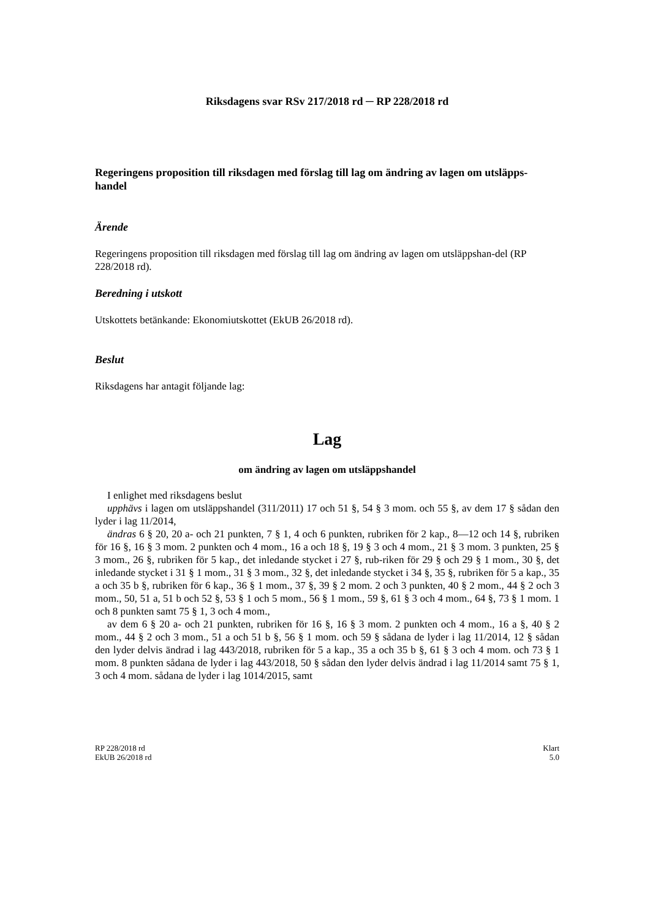Riksdagens svar RSv 217/2018 rd ─ RP 228/2018 rd
Regeringens proposition till riksdagen med förslag till lag om ändring av lagen om utsläpps-handel
Ärende
Regeringens proposition till riksdagen med förslag till lag om ändring av lagen om utsläppshan-del (RP 228/2018 rd).
Beredning i utskott
Utskottets betänkande: Ekonomiutskottet (EkUB 26/2018 rd).
Beslut
Riksdagens har antagit följande lag:
Lag
om ändring av lagen om utsläppshandel
I enlighet med riksdagens beslut
upphävs i lagen om utsläppshandel (311/2011) 17 och 51 §, 54 § 3 mom. och 55 §, av dem 17 § sådan den lyder i lag 11/2014,
ändras 6 § 20, 20 a- och 21 punkten, 7 § 1, 4 och 6 punkten, rubriken för 2 kap., 8—12 och 14 §, rubriken för 16 §, 16 § 3 mom. 2 punkten och 4 mom., 16 a och 18 §, 19 § 3 och 4 mom., 21 § 3 mom. 3 punkten, 25 § 3 mom., 26 §, rubriken för 5 kap., det inledande stycket i 27 §, rub-riken för 29 § och 29 § 1 mom., 30 §, det inledande stycket i 31 § 1 mom., 31 § 3 mom., 32 §, det inledande stycket i 34 §, 35 §, rubriken för 5 a kap., 35 a och 35 b §, rubriken för 6 kap., 36 § 1 mom., 37 §, 39 § 2 mom. 2 och 3 punkten, 40 § 2 mom., 44 § 2 och 3 mom., 50, 51 a, 51 b och 52 §, 53 § 1 och 5 mom., 56 § 1 mom., 59 §, 61 § 3 och 4 mom., 64 §, 73 § 1 mom. 1 och 8 punkten samt 75 § 1, 3 och 4 mom.,
av dem 6 § 20 a- och 21 punkten, rubriken för 16 §, 16 § 3 mom. 2 punkten och 4 mom., 16 a §, 40 § 2 mom., 44 § 2 och 3 mom., 51 a och 51 b §, 56 § 1 mom. och 59 § sådana de lyder i lag 11/2014, 12 § sådan den lyder delvis ändrad i lag 443/2018, rubriken för 5 a kap., 35 a och 35 b §, 61 § 3 och 4 mom. och 73 § 1 mom. 8 punkten sådana de lyder i lag 443/2018, 50 § sådan den lyder delvis ändrad i lag 11/2014 samt 75 § 1, 3 och 4 mom. sådana de lyder i lag 1014/2015, samt
RP 228/2018 rd
EkUB 26/2018 rd
Klart
5.0